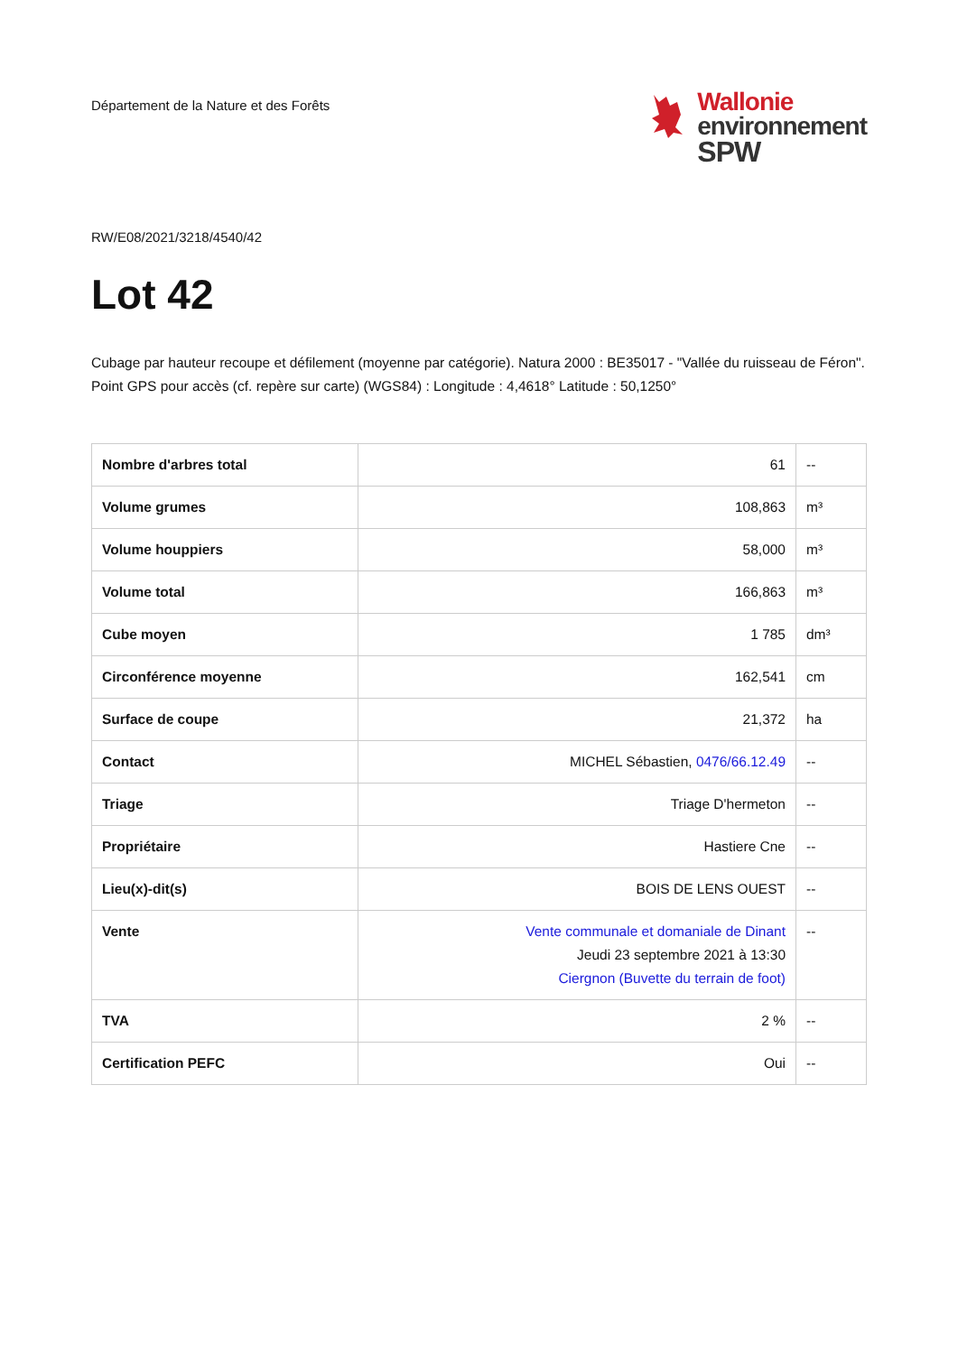Département de la Nature et des Forêts
Wallonie
environnement
SPW
RW/E08/2021/3218/4540/42
Lot 42
Cubage par hauteur recoupe et défilement (moyenne par catégorie). Natura 2000 : BE35017 - "Vallée du ruisseau de Féron". Point GPS pour accès (cf. repère sur carte) (WGS84) : Longitude : 4,4618° Latitude : 50,1250°
| Nombre d'arbres total | 61 | -- |
| Volume grumes | 108,863 | m³ |
| Volume houppiers | 58,000 | m³ |
| Volume total | 166,863 | m³ |
| Cube moyen | 1 785 | dm³ |
| Circonférence moyenne | 162,541 | cm |
| Surface de coupe | 21,372 | ha |
| Contact | MICHEL Sébastien, 0476/66.12.49 | -- |
| Triage | Triage D'hermeton | -- |
| Propriétaire | Hastiere Cne | -- |
| Lieu(x)-dit(s) | BOIS DE LENS OUEST | -- |
| Vente | Vente communale et domaniale de Dinant Jeudi 23 septembre 2021 à 13:30 Ciergnon (Buvette du terrain de foot) | -- |
| TVA | 2 % | -- |
| Certification PEFC | Oui | -- |